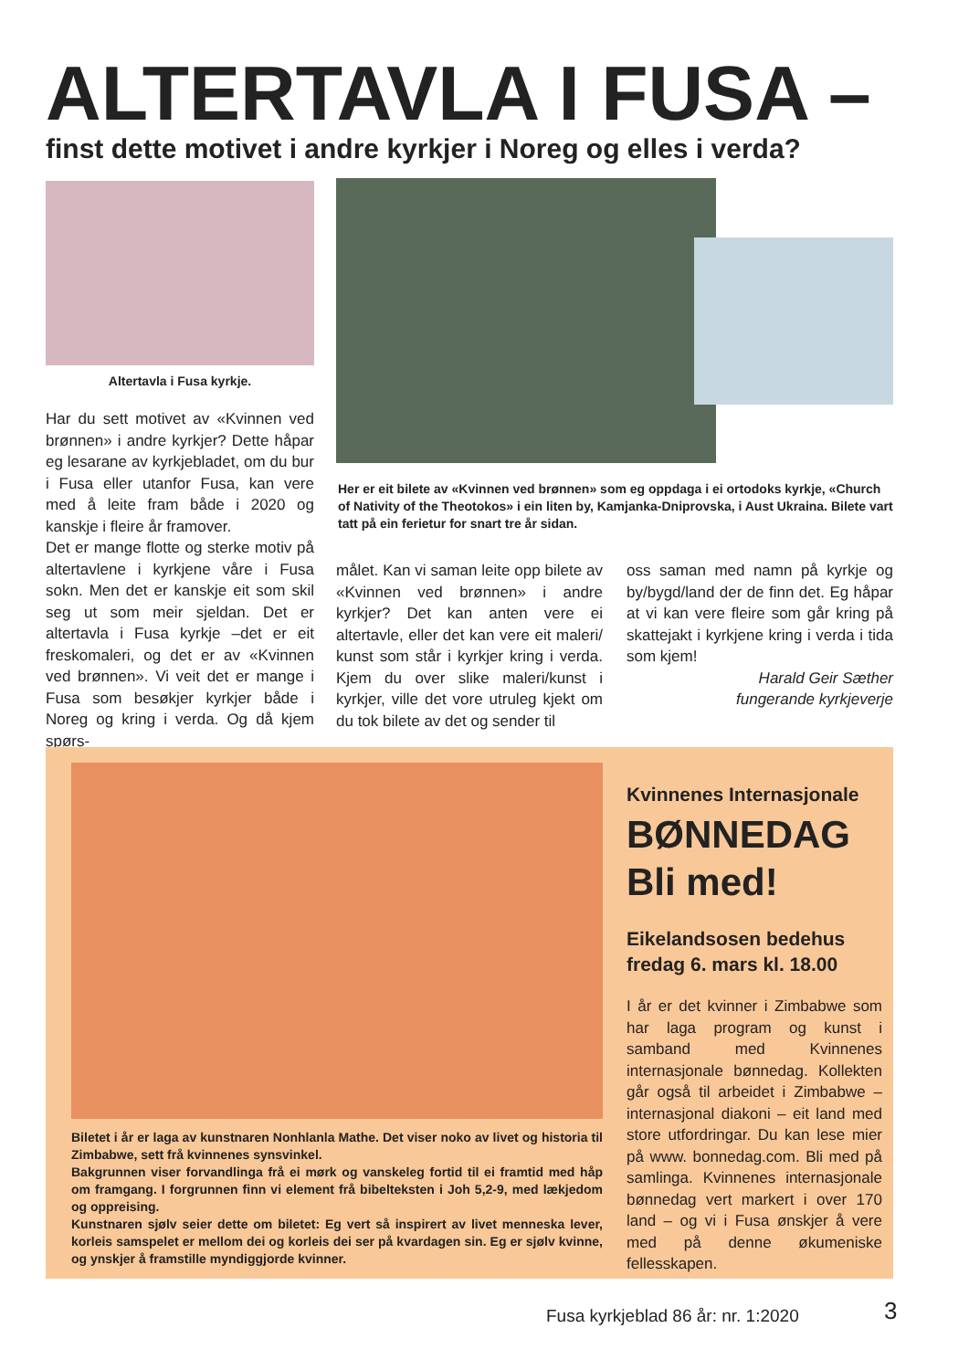ALTERTAVLA I FUSA –
finst dette motivet i andre kyrkjer i Noreg og elles i verda?
Altertavla i Fusa kyrkje.
Har du sett motivet av «Kvinnen ved brønnen» i andre kyrkjer? Dette håpar eg lesarane av kyrkjebladet, om du bur i Fusa eller utanfor Fusa, kan vere med å leite fram både i 2020 og kanskje i fleire år framover.
Det er mange flotte og sterke motiv på altertavlene i kyrkjene våre i Fusa sokn. Men det er kanskje eit som skil seg ut som meir sjeldan. Det er altertavla i Fusa kyrkje –det er eit freskomaleri, og det er av «Kvinnen ved brønnen». Vi veit det er mange i Fusa som besøkjer kyrkjer både i Noreg og kring i verda. Og då kjem spørs-
Her er eit bilete av «Kvinnen ved brønnen» som eg oppdaga i ei ortodoks kyrkje, «Church of Nativity of the Theotokos» i ein liten by, Kamjanka-Dniprovska, i Aust Ukraina. Bilete vart tatt på ein ferietur for snart tre år sidan.
målet. Kan vi saman leite opp bilete av «Kvinnen ved brønnen» i andre kyrkjer? Det kan anten vere ei altertavle, eller det kan vere eit maleri/ kunst som står i kyrkjer kring i verda. Kjem du over slike maleri/kunst i kyrkjer, ville det vore utruleg kjekt om du tok bilete av det og sender til
oss saman med namn på kyrkje og by/bygd/land der de finn det. Eg håpar at vi kan vere fleire som går kring på skattejakt i kyrkjene kring i verda i tida som kjem!
Harald Geir Sæther
fungerande kyrkjeverje
Biletet i år er laga av kunstnaren Nonhlanla Mathe. Det viser noko av livet og historia til Zimbabwe, sett frå kvinnenes synsvinkel.
Bakgrunnen viser forvandlinga frå ei mørk og vanskeleg fortid til ei framtid med håp om framgang. I forgrunnen finn vi element frå bibelteksten i Joh 5,2-9, med lækjedom og oppreising.
Kunstnaren sjølv seier dette om biletet: Eg vert så inspirert av livet menneska lever, korleis samspelet er mellom dei og korleis dei ser på kvardagen sin. Eg er sjølv kvinne, og ynskjer å framstille myndiggjorde kvinner.
Kvinnenes Internasjonale
BØNNEDAG
Bli med!
Eikelandsosen bedehus
fredag 6. mars kl. 18.00
I år er det kvinner i Zimbabwe som har laga program og kunst i samband med Kvinnenes internasjonale bønnedag. Kollekten går også til arbeidet i Zimbabwe – internasjonal diakoni – eit land med store utfordringar. Du kan lese mier på www. bonnedag.com. Bli med på samlinga. Kvinnenes internasjonale bønnedag vert markert i over 170 land – og vi i Fusa ønskjer å vere med på denne økumeniske fellesskapen.
Fusa kyrkjeblad 86 år: nr. 1:2020
3